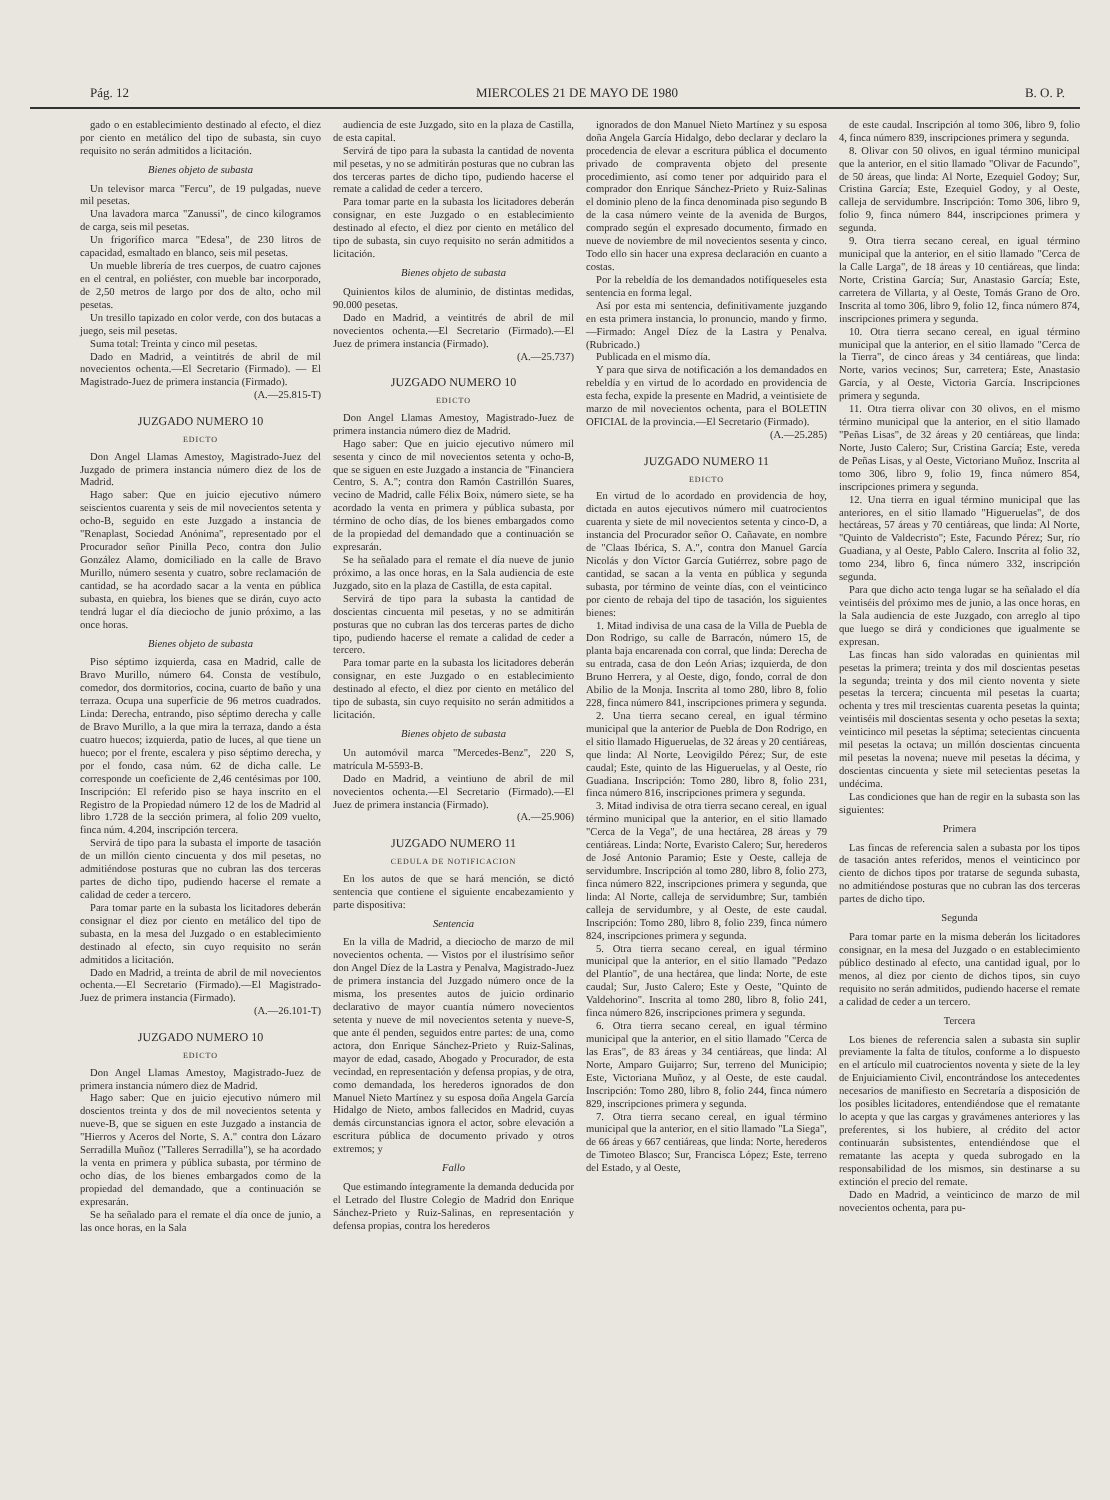Pág. 12 MIERCOLES 21 DE MAYO DE 1980 B. O. P.
gado o en establecimiento destinado al efecto, el diez por ciento en metálico del tipo de subasta, sin cuyo requisito no serán admitidos a licitación.
Bienes objeto de subasta
Un televisor marca "Fercu", de 19 pulgadas, nueve mil pesetas.
Una lavadora marca "Zanussi", de cinco kilogramos de carga, seis mil pesetas.
Un frigorífico marca "Edesa", de 230 litros de capacidad, esmaltado en blanco, seis mil pesetas.
Un mueble librería de tres cuerpos, de cuatro cajones en el central, en poliéster, con mueble bar incorporado, de 2,50 metros de largo por dos de alto, ocho mil pesetas.
Un tresillo tapizado en color verde, con dos butacas a juego, seis mil pesetas.
Suma total: Treinta y cinco mil pesetas.
Dado en Madrid, a veintitrés de abril de mil novecientos ochenta.—El Secretario (Firmado). — El Magistrado-Juez de primera instancia (Firmado).
(A.—25.815-T)
JUZGADO NUMERO 10
EDICTO
Don Angel Llamas Amestoy, Magistrado-Juez del Juzgado de primera instancia número diez de los de Madrid.
Hago saber: Que en juicio ejecutivo número seiscientos cuarenta y seis de mil novecientos setenta y ocho-B, seguido en este Juzgado a instancia de "Renaplast, Sociedad Anónima", representado por el Procurador señor Pinilla Peco, contra don Julio González Alamo, domiciliado en la calle de Bravo Murillo, número sesenta y cuatro, sobre reclamación de cantidad, se ha acordado sacar a la venta en pública subasta, en quiebra, los bienes que se dirán, cuyo acto tendrá lugar el día dieciocho de junio próximo, a las once horas.
Bienes objeto de subasta
Piso séptimo izquierda, casa en Madrid, calle de Bravo Murillo, número 64. Consta de vestíbulo, comedor, dos dormitorios, cocina, cuarto de baño y una terraza. Ocupa una superficie de 96 metros cuadrados. Linda: Derecha, entrando, piso séptimo derecha y calle de Bravo Murillo, a la que mira la terraza, dando a ésta cuatro huecos; izquierda, patio de luces, al que tiene un hueco; por el frente, escalera y piso séptimo derecha, y por el fondo, casa núm. 62 de dicha calle. Le corresponde un coeficiente de 2,46 centésimas por 100. Inscripción: El referido piso se haya inscrito en el Registro de la Propiedad número 12 de los de Madrid al libro 1.728 de la sección primera, al folio 209 vuelto, finca núm. 4.204, inscripción tercera.
Servirá de tipo para la subasta el importe de tasación de un millón ciento cincuenta y dos mil pesetas, no admitiéndose posturas que no cubran las dos terceras partes de dicho tipo, pudiendo hacerse el remate a calidad de ceder a tercero.
Para tomar parte en la subasta los licitadores deberán consignar el diez por ciento en metálico del tipo de subasta, en la mesa del Juzgado o en establecimiento destinado al efecto, sin cuyo requisito no serán admitidos a licitación.
Dado en Madrid, a treinta de abril de mil novecientos ochenta.—El Secretario (Firmado).—El Magistrado-Juez de primera instancia (Firmado).
(A.—26.101-T)
JUZGADO NUMERO 10
EDICTO
Don Angel Llamas Amestoy, Magistrado-Juez de primera instancia número diez de Madrid.
Hago saber: Que en juicio ejecutivo número mil doscientos treinta y dos de mil novecientos setenta y nueve-B, que se siguen en este Juzgado a instancia de "Hierros y Aceros del Norte, S. A." contra don Lázaro Serradilla Muñoz ("Talleres Serradilla"), se ha acordado la venta en primera y pública subasta, por término de ocho días, de los bienes embargados como de la propiedad del demandado, que a continuación se expresarán.
Se ha señalado para el remate el día once de junio, a las once horas, en la Sala
audiencia de este Juzgado, sito en la plaza de Castilla, de esta capital.
Servirá de tipo para la subasta la cantidad de noventa mil pesetas, y no se admitirán posturas que no cubran las dos terceras partes de dicho tipo, pudiendo hacerse el remate a calidad de ceder a tercero.
Para tomar parte en la subasta los licitadores deberán consignar, en este Juzgado o en establecimiento destinado al efecto, el diez por ciento en metálico del tipo de subasta, sin cuyo requisito no serán admitidos a licitación.
Bienes objeto de subasta
Quinientos kilos de aluminio, de distintas medidas, 90.000 pesetas.
Dado en Madrid, a veintitrés de abril de mil novecientos ochenta.—El Secretario (Firmado).—El Juez de primera instancia (Firmado).
(A.—25.737)
JUZGADO NUMERO 10
EDICTO
Don Angel Llamas Amestoy, Magistrado-Juez de primera instancia número diez de Madrid.
Hago saber: Que en juicio ejecutivo número mil sesenta y cinco de mil novecientos setenta y ocho-B, que se siguen en este Juzgado a instancia de "Financiera Centro, S. A."; contra don Ramón Castrillón Suares, vecino de Madrid, calle Félix Boix, número siete, se ha acordado la venta en primera y pública subasta, por término de ocho días, de los bienes embargados como de la propiedad del demandado que a continuación se expresarán.
Se ha señalado para el remate el día nueve de junio próximo, a las once horas, en la Sala audiencia de este Juzgado, sito en la plaza de Castilla, de esta capital.
Servirá de tipo para la subasta la cantidad de doscientas cincuenta mil pesetas, y no se admitirán posturas que no cubran las dos terceras partes de dicho tipo, pudiendo hacerse el remate a calidad de ceder a tercero.
Para tomar parte en la subasta los licitadores deberán consignar, en este Juzgado o en establecimiento destinado al efecto, el diez por ciento en metálico del tipo de subasta, sin cuyo requisito no serán admitidos a licitación.
Bienes objeto de subasta
Un automóvil marca "Mercedes-Benz", 220 S, matrícula M-5593-B.
Dado en Madrid, a veintiuno de abril de mil novecientos ochenta.—El Secretario (Firmado).—El Juez de primera instancia (Firmado).
(A.—25.906)
JUZGADO NUMERO 11
CEDULA DE NOTIFICACION
En los autos de que se hará mención, se dictó sentencia que contiene el siguiente encabezamiento y parte dispositiva:
Sentencia
En la villa de Madrid, a dieciocho de marzo de mil novecientos ochenta. — Vistos por el ilustrísimo señor don Angel Díez de la Lastra y Penalva, Magistrado-Juez de primera instancia del Juzgado número once de la misma, los presentes autos de juicio ordinario declarativo de mayor cuantía número novecientos setenta y nueve de mil novecientos setenta y nueve-S, que ante él penden, seguidos entre partes: de una, como actora, don Enrique Sánchez-Prieto y Ruiz-Salinas, mayor de edad, casado, Abogado y Procurador, de esta vecindad, en representación y defensa propias, y de otra, como demandada, los herederos ignorados de don Manuel Nieto Martínez y su esposa doña Angela García Hidalgo de Nieto, ambos fallecidos en Madrid, cuyas demás circunstancias ignora el actor, sobre elevación a escritura pública de documento privado y otros extremos; y
Fallo
Que estimando íntegramente la demanda deducida por el Letrado del Ilustre Colegio de Madrid don Enrique Sánchez-Prieto y Ruiz-Salinas, en representación y defensa propias, contra los herederos
ignorados de don Manuel Nieto Martínez y su esposa doña Angela García Hidalgo, debo declarar y declaro la procedencia de elevar a escritura pública el documento privado de compraventa objeto del presente procedimiento, así como tener por adquirido para el comprador don Enrique Sánchez-Prieto y Ruiz-Salinas el dominio pleno de la finca denominada piso segundo B de la casa número veinte de la avenida de Burgos, comprado según el expresado documento, firmado en nueve de noviembre de mil novecientos sesenta y cinco. Todo ello sin hacer una expresa declaración en cuanto a costas.
Por la rebeldía de los demandados notifíqueseles esta sentencia en forma legal.
Así por esta mi sentencia, definitivamente juzgando en esta primera instancia, lo pronuncio, mando y firmo.—Firmado: Angel Díez de la Lastra y Penalva. (Rubricado.)
Publicada en el mismo día.
Y para que sirva de notificación a los demandados en rebeldía y en virtud de lo acordado en providencia de esta fecha, expide la presente en Madrid, a veintisiete de marzo de mil novecientos ochenta, para el BOLETIN OFICIAL de la provincia.—El Secretario (Firmado).
(A.—25.285)
JUZGADO NUMERO 11
EDICTO
En virtud de lo acordado en providencia de hoy, dictada en autos ejecutivos número mil cuatrocientos cuarenta y siete de mil novecientos setenta y cinco-D, a instancia del Procurador señor O. Cañavate, en nombre de "Claas Ibérica, S. A.", contra don Manuel García Nicolás y don Víctor García Gutiérrez, sobre pago de cantidad, se sacan a la venta en pública y segunda subasta, por término de veinte días, con el veinticinco por ciento de rebaja del tipo de tasación, los siguientes bienes:
1. Mitad indivisa de una casa de la Villa de Puebla de Don Rodrigo, su calle de Barracón, número 15, de planta baja encarenada con corral, que linda: Derecha de su entrada, casa de don León Arias; izquierda, de don Bruno Herrera, y al Oeste, digo, fondo, corral de don Abilio de la Monja. Inscrita al tomo 280, libro 8, folio 228, finca número 841, inscripciones primera y segunda.
2. Una tierra secano cereal, en igual término municipal que la anterior de Puebla de Don Rodrigo, en el sitio llamado Higueruelas, de 32 áreas y 20 centiáreas, que linda: Al Norte, Leovigildo Pérez; Sur, de este caudal; Este, quinto de las Higueruelas, y al Oeste, río Guadiana. Inscripción: Tomo 280, libro 8, folio 231, finca número 816, inscripciones primera y segunda.
3. Mitad indivisa de otra tierra secano cereal, en igual término municipal que la anterior, en el sitio llamado "Cerca de la Vega", de una hectárea, 28 áreas y 79 centiáreas. Linda: Norte, Evaristo Calero; Sur, herederos de José Antonio Paramio; Este y Oeste, calleja de servidumbre. Inscripción al tomo 280, libro 8, folio 273, finca número 822, inscripciones primera y segunda, que linda: Al Norte, calleja de servidumbre; Sur, también calleja de servidumbre, y al Oeste, de este caudal. Inscripción: Tomo 280, libro 8, folio 239, finca número 824, inscripciones primera y segunda.
5. Otra tierra secano cereal, en igual término municipal que la anterior, en el sitio llamado "Pedazo del Plantío", de una hectárea, que linda: Norte, de este caudal; Sur, Justo Calero; Este y Oeste, "Quinto de Valdehorino". Inscrita al tomo 280, libro 8, folio 241, finca número 826, inscripciones primera y segunda.
6. Otra tierra secano cereal, en igual término municipal que la anterior, en el sitio llamado "Cerca de las Eras", de 83 áreas y 34 centiáreas, que linda: Al Norte, Amparo Guijarro; Sur, terreno del Municipio; Este, Victoriana Muñoz, y al Oeste, de este caudal. Inscripción: Tomo 280, libro 8, folio 244, finca número 829, inscripciones primera y segunda.
7. Otra tierra secano cereal, en igual término municipal que la anterior, en el sitio llamado "La Siega", de 66 áreas y 667 centiáreas, que linda: Norte, herederos de Timoteo Blasco; Sur, Francisca López; Este, terreno del Estado, y al Oeste,
de este caudal. Inscripción al tomo 306, libro 9, folio 4, finca número 839, inscripciones primera y segunda.
8. Olivar con 50 olivos, en igual término municipal que la anterior, en el sitio llamado "Olivar de Facundo", de 50 áreas, que linda: Al Norte, Ezequiel Godoy; Sur, Cristina García; Este, Ezequiel Godoy, y al Oeste, calleja de servidumbre. Inscripción: Tomo 306, libro 9, folio 9, finca número 844, inscripciones primera y segunda.
9. Otra tierra secano cereal, en igual término municipal que la anterior, en el sitio llamado "Cerca de la Calle Larga", de 18 áreas y 10 centiáreas, que linda: Norte, Cristina García; Sur, Anastasio García; Este, carretera de Villarta, y al Oeste, Tomás Grano de Oro. Inscrita al tomo 306, libro 9, folio 12, finca número 874, inscripciones primera y segunda.
10. Otra tierra secano cereal, en igual término municipal que la anterior, en el sitio llamado "Cerca de la Tierra", de cinco áreas y 34 centiáreas, que linda: Norte, varios vecinos; Sur, carretera; Este, Anastasio García, y al Oeste, Victoria García. Inscripciones primera y segunda.
11. Otra tierra olivar con 30 olivos, en el mismo término municipal que la anterior, en el sitio llamado "Peñas Lisas", de 32 áreas y 20 centiáreas, que linda: Norte, Justo Calero; Sur, Cristina García; Este, vereda de Peñas Lisas, y al Oeste, Victoriano Muñoz. Inscrita al tomo 306, libro 9, folio 19, finca número 854, inscripciones primera y segunda.
12. Una tierra en igual término municipal que las anteriores, en el sitio llamado "Higueruelas", de dos hectáreas, 57 áreas y 70 centiáreas, que linda: Al Norte, "Quinto de Valdecristo"; Este, Facundo Pérez; Sur, río Guadiana, y al Oeste, Pablo Calero. Inscrita al folio 32, tomo 234, libro 6, finca número 332, inscripción segunda.
Para que dicho acto tenga lugar se ha señalado el día veintiséis del próximo mes de junio, a las once horas, en la Sala audiencia de este Juzgado, con arreglo al tipo que luego se dirá y condiciones que igualmente se expresan.
Las fincas han sido valoradas en quinientas mil pesetas la primera; treinta y dos mil doscientas pesetas la segunda; treinta y dos mil ciento noventa y siete pesetas la tercera; cincuenta mil pesetas la cuarta; ochenta y tres mil trescientas cuarenta pesetas la quinta; veintiséis mil doscientas sesenta y ocho pesetas la sexta; veinticinco mil pesetas la séptima; setecientas cincuenta mil pesetas la octava; un millón doscientas cincuenta mil pesetas la novena; nueve mil pesetas la décima, y doscientas cincuenta y siete mil setecientas pesetas la undécima.
Las condiciones que han de regir en la subasta son las siguientes:
Primera
Las fincas de referencia salen a subasta por los tipos de tasación antes referidos, menos el veinticinco por ciento de dichos tipos por tratarse de segunda subasta, no admitiéndose posturas que no cubran las dos terceras partes de dicho tipo.
Segunda
Para tomar parte en la misma deberán los licitadores consignar, en la mesa del Juzgado o en establecimiento público destinado al efecto, una cantidad igual, por lo menos, al diez por ciento de dichos tipos, sin cuyo requisito no serán admitidos, pudiendo hacerse el remate a calidad de ceder a un tercero.
Tercera
Los bienes de referencia salen a subasta sin suplir previamente la falta de títulos, conforme a lo dispuesto en el artículo mil cuatrocientos noventa y siete de la ley de Enjuiciamiento Civil, encontrándose los antecedentes necesarios de manifiesto en Secretaría a disposición de los posibles licitadores, entendiéndose que el rematante lo acepta y que las cargas y gravámenes anteriores y las preferentes, si los hubiere, al crédito del actor continuarán subsistentes, entendiéndose que el rematante las acepta y queda subrogado en la responsabilidad de los mismos, sin destinarse a su extinción el precio del remate.
Dado en Madrid, a veinticinco de marzo de mil novecientos ochenta, para pu-